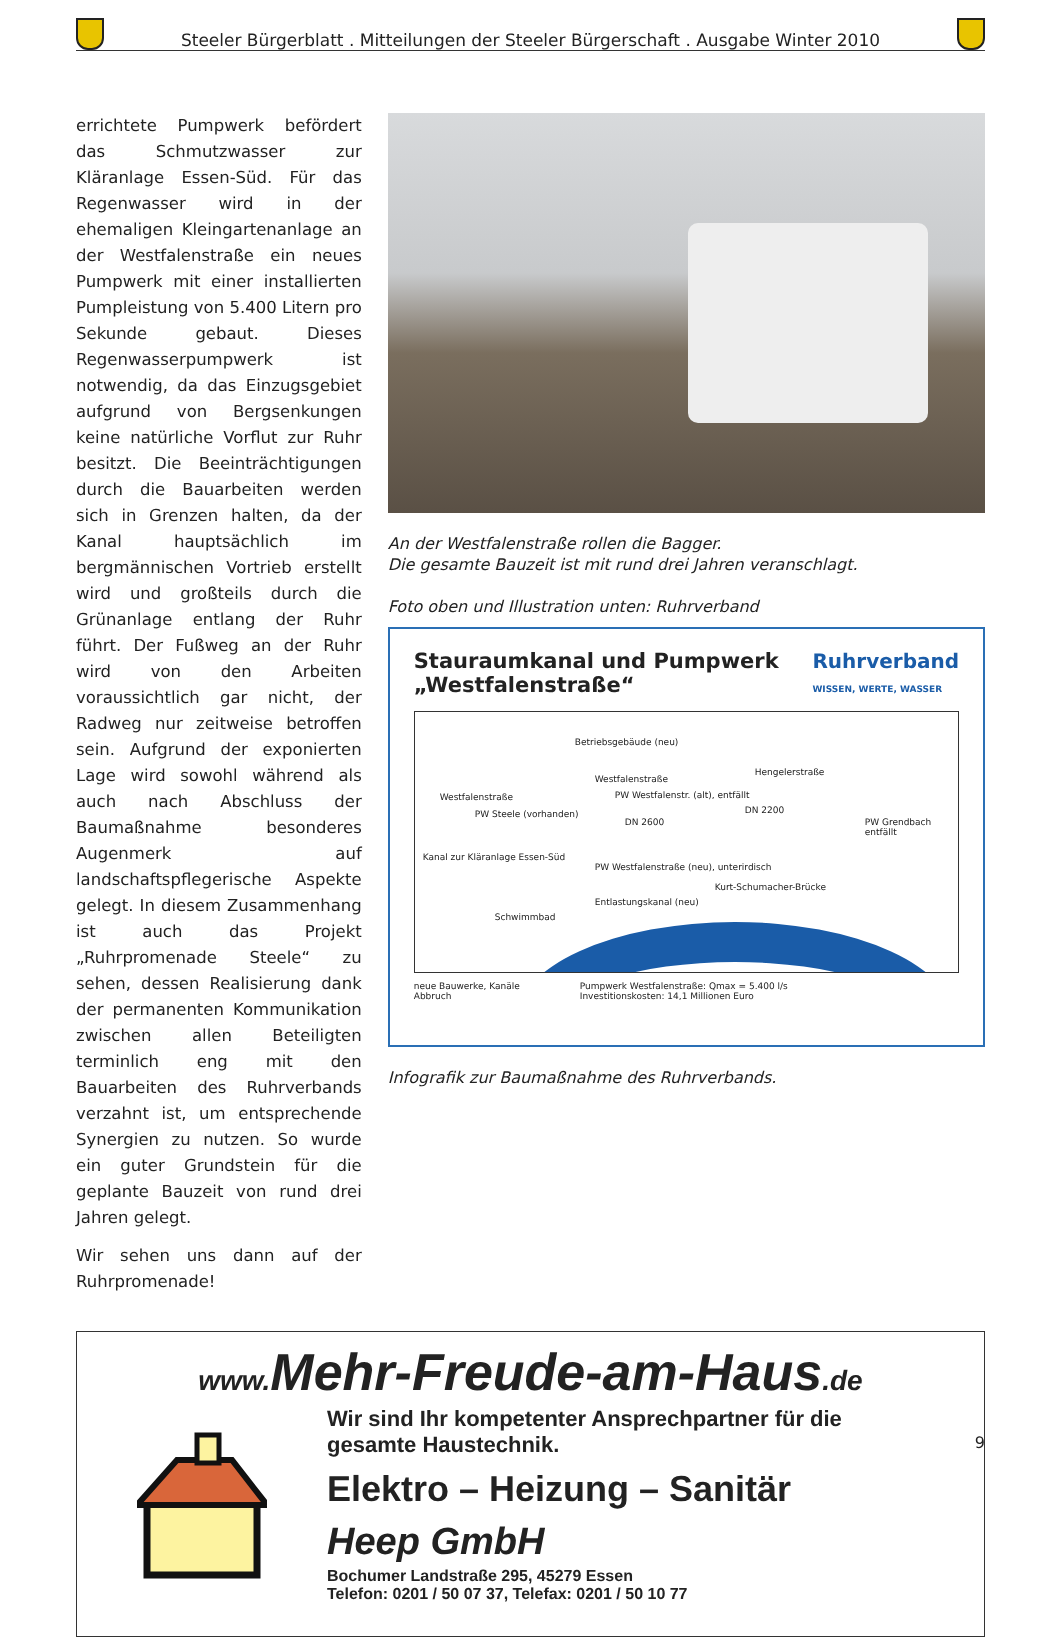Steeler Bürgerblatt . Mitteilungen der Steeler Bürgerschaft . Ausgabe Winter 2010
errichtete Pumpwerk befördert das Schmutzwasser zur Kläranlage Essen-Süd. Für das Regenwasser wird in der ehemaligen Kleingartenanlage an der Westfalenstraße ein neues Pumpwerk mit einer installierten Pumpleistung von 5.400 Litern pro Sekunde gebaut. Dieses Regenwasserpumpwerk ist notwendig, da das Einzugsgebiet aufgrund von Bergsenkungen keine natürliche Vorflut zur Ruhr besitzt. Die Beeinträchtigungen durch die Bauarbeiten werden sich in Grenzen halten, da der Kanal hauptsächlich im bergmännischen Vortrieb erstellt wird und großteils durch die Grünanlage entlang der Ruhr führt. Der Fußweg an der Ruhr wird von den Arbeiten voraussichtlich gar nicht, der Radweg nur zeitweise betroffen sein. Aufgrund der exponierten Lage wird sowohl während als auch nach Abschluss der Baumaßnahme besonderes Augenmerk auf landschaftspflegerische Aspekte gelegt. In diesem Zusammenhang ist auch das Projekt „Ruhrpromenade Steele“ zu sehen, dessen Realisierung dank der permanenten Kommunikation zwischen allen Beteiligten terminlich eng mit den Bauarbeiten des Ruhrverbands verzahnt ist, um entsprechende Synergien zu nutzen. So wurde ein guter Grundstein für die geplante Bauzeit von rund drei Jahren gelegt.
Wir sehen uns dann auf der Ruhrpromenade!
An der Westfalenstraße rollen die Bagger.
Die gesamte Bauzeit ist mit rund drei Jahren veranschlagt.
Foto oben und Illustration unten: Ruhrverband
Stauraumkanal und Pumpwerk
„Westfalenstraße“Ruhrverband
WISSEN, WERTE, WASSER
Betriebsgebäude (neu)
Westfalenstraße
Westfalenstraße
Hengelerstraße
PW Steele (vorhanden)
PW Westfalenstr. (alt), entfällt
DN 2600
DN 2200
PW Grendbach entfällt
Kanal zur Kläranlage Essen-Süd
PW Westfalenstraße (neu), unterirdisch
Entlastungskanal (neu)
Kurt-Schumacher-Brücke
Schwimmbad
neue Bauwerke, Kanäle
Abbruch Pumpwerk Westfalenstraße: Qmax = 5.400 l/s
Investitionskosten: 14,1 Millionen Euro
Infografik zur Baumaßnahme des Ruhrverbands.
www. Mehr-Freude-am-Haus.de
Wir sind Ihr kompetenter Ansprechpartner für die
gesamte Haustechnik.
Elektro – Heizung – Sanitär
Heep GmbH
Bochumer Landstraße 295, 45279 Essen
Telefon: 0201 / 50 07 37, Telefax: 0201 / 50 10 77
9